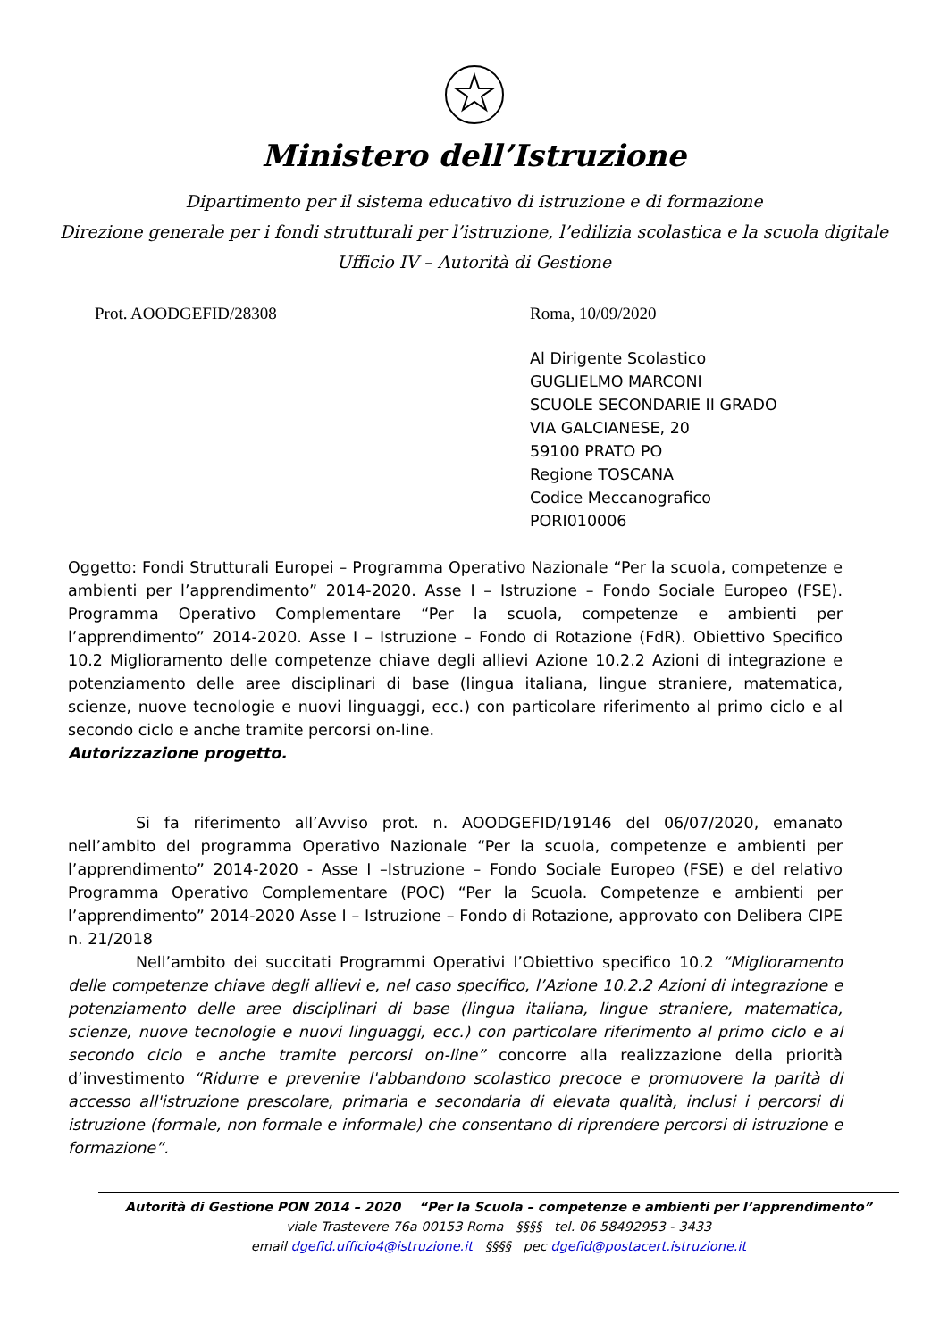Ministero dell’Istruzione
Dipartimento per il sistema educativo di istruzione e di formazione
Direzione generale per i fondi strutturali per l’istruzione, l’edilizia scolastica e la scuola digitale
Ufficio IV – Autorità di Gestione
Prot. AOODGEFID/28308 Roma, 10/09/2020
Al Dirigente Scolastico
GUGLIELMO MARCONI
SCUOLE SECONDARIE II GRADO
VIA GALCIANESE, 20
59100 PRATO PO
Regione TOSCANA
Codice Meccanografico
PORI010006
Oggetto: Fondi Strutturali Europei – Programma Operativo Nazionale “Per la scuola, competenze e ambienti per l’apprendimento” 2014-2020. Asse I – Istruzione – Fondo Sociale Europeo (FSE). Programma Operativo Complementare “Per la scuola, competenze e ambienti per l’apprendimento” 2014-2020. Asse I – Istruzione – Fondo di Rotazione (FdR). Obiettivo Specifico 10.2 Miglioramento delle competenze chiave degli allievi Azione 10.2.2 Azioni di integrazione e potenziamento delle aree disciplinari di base (lingua italiana, lingue straniere, matematica, scienze, nuove tecnologie e nuovi linguaggi, ecc.) con particolare riferimento al primo ciclo e al secondo ciclo e anche tramite percorsi on-line.
Autorizzazione progetto.
Si fa riferimento all’Avviso prot. n. AOODGEFID/19146 del 06/07/2020, emanato nell’ambito del programma Operativo Nazionale “Per la scuola, competenze e ambienti per l’apprendimento” 2014-2020 - Asse I –Istruzione – Fondo Sociale Europeo (FSE) e del relativo Programma Operativo Complementare (POC) “Per la Scuola. Competenze e ambienti per l’apprendimento” 2014-2020 Asse I – Istruzione – Fondo di Rotazione, approvato con Delibera CIPE n. 21/2018
Nell’ambito dei succitati Programmi Operativi l’Obiettivo specifico 10.2 “Miglioramento delle competenze chiave degli allievi e, nel caso specifico, l’Azione 10.2.2 Azioni di integrazione e potenziamento delle aree disciplinari di base (lingua italiana, lingue straniere, matematica, scienze, nuove tecnologie e nuovi linguaggi, ecc.) con particolare riferimento al primo ciclo e al secondo ciclo e anche tramite percorsi on-line” concorre alla realizzazione della priorità d’investimento “Ridurre e prevenire l'abbandono scolastico precoce e promuovere la parità di accesso all'istruzione prescolare, primaria e secondaria di elevata qualità, inclusi i percorsi di istruzione (formale, non formale e informale) che consentano di riprendere percorsi di istruzione e formazione”.
Autorità di Gestione PON 2014 – 2020 “Per la Scuola – competenze e ambienti per l’apprendimento”
viale Trastevere 76a 00153 Roma §§§§ tel. 06 58492953 - 3433
email dgefid.ufficio4@istruzione.it §§§§ pec dgefid@postacert.istruzione.it